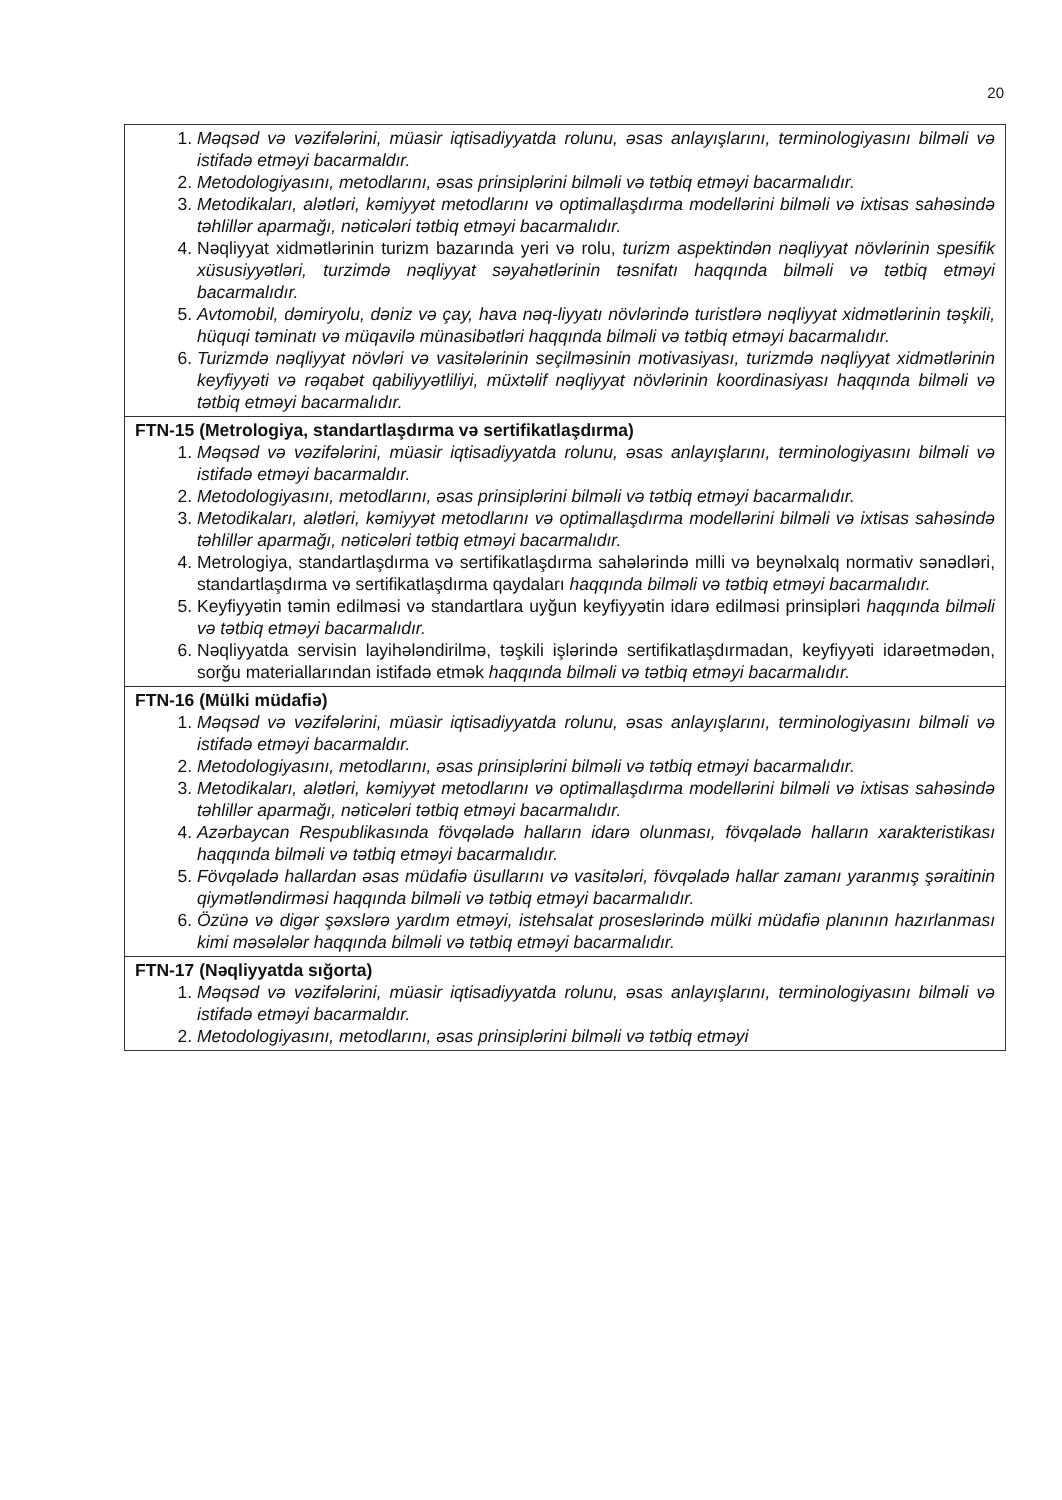20
| 1. Məqsəd və vəzifələrini, müasir iqtisadiyyatda rolunu, əsas anlayışlarını, terminologiyasını bilməli və istifadə etməyi bacarmaldır. 2. Metodologiyasını, metodlarını, əsas prinsiplərini bilməli və tətbiq etməyi bacarmalıdır. 3. Metodikaları, alətləri, kəmiyyət metodlarını və optimallaşdırma modellərini bilməli və ixtisas sahəsində təhlillər aparmağı, nəticələri tətbiq etməyi bacarmalıdır. 4. Nəqliyyat xidmətlərinin turizm bazarında yeri və rolu, turizm aspektindən nəqliyyat növlərinin spesifik xüsusiyyətləri, turzimdə nəqliyyat səyahətlərinin təsnifatı haqqında bilməli və tətbiq etməyi bacarmalıdır. 5. Avtomobil, dəmiryolu, dəniz və çay, hava nəq-liyyatı növlərində turistlərə nəqliyyat xidmətlərinin təşkili, hüquqi təminatı və müqavilə münasibətləri haqqında bilməli və tətbiq etməyi bacarmalıdır. 6. Turizmdə nəqliyyat növləri və vasitələrinin seçilməsinin motivasiyası, turizmdə nəqliyyat xidmətlərinin keyfiyyəti və rəqabət qabiliyyətliliyi, müxtəlif nəqliyyat növlərinin koordinasiyası haqqında bilməli və tətbiq etməyi bacarmalıdır. |
| FTN-15 (Metrologiya, standartlaşdırma və sertifikatlaşdırma) 1. Məqsəd və vəzifələrini, müasir iqtisadiyyatda rolunu, əsas anlayışlarını, terminologiyasını bilməli və istifadə etməyi bacarmaldır. 2. Metodologiyasını, metodlarını, əsas prinsiplərini bilməli və tətbiq etməyi bacarmalıdır. 3. Metodikaları, alətləri, kəmiyyət metodlarını və optimallaşdırma modellərini bilməli və ixtisas sahəsində təhlillər aparmağı, nəticələri tətbiq etməyi bacarmalıdır. 4. Metrologiya, standartlaşdırma və sertifikatlaşdırma sahələrində milli və beynəlxalq normativ sənədləri, standartlaşdırma və sertifikatlaşdırma qaydaları haqqında bilməli və tətbiq etməyi bacarmalıdır. 5. Keyfiyyətin təmin edilməsi və standartlara uyğun keyfiyyətin idarə edilməsi prinsipləri haqqında bilməli və tətbiq etməyi bacarmalıdır. 6. Nəqliyyatda servisin layihələndirilmə, təşkili işlərində sertifikatlaşdırmadan, keyfiyyəti idarəetmədən, sorğu materiallarından istifadə etmək haqqında bilməli və tətbiq etməyi bacarmalıdır. |
| FTN-16 (Mülki müdafiə) 1. Məqsəd və vəzifələrini, müasir iqtisadiyyatda rolunu, əsas anlayışlarını, terminologiyasını bilməli və istifadə etməyi bacarmaldır. 2. Metodologiyasını, metodlarını, əsas prinsiplərini bilməli və tətbiq etməyi bacarmalıdır. 3. Metodikaları, alətləri, kəmiyyət metodlarını və optimallaşdırma modellərini bilməli və ixtisas sahəsində təhlillər aparmağı, nəticələri tətbiq etməyi bacarmalıdır. 4. Azərbaycan Respublikasında fövqəladə halların idarə olunması, fövqəladə halların xarakteristikası haqqında bilməli və tətbiq etməyi bacarmalıdır. 5. Fövqəladə hallardan əsas müdafiə üsullarını və vasitələri, fövqəladə hallar zamanı yaranmış şəraitinin qiymətləndirməsi haqqında bilməli və tətbiq etməyi bacarmalıdır. 6. Özünə və digər şəxslərə yardım etməyi, istehsalat proseslərində mülki müdafiə planının hazırlanması kimi məsələlər haqqında bilməli və tətbiq etməyi bacarmalıdır. |
| FTN-17 (Nəqliyyatda sığorta) 1. Məqsəd və vəzifələrini, müasir iqtisadiyyatda rolunu, əsas anlayışlarını, terminologiyasını bilməli və istifadə etməyi bacarmaldır. 2. Metodologiyasını, metodlarını, əsas prinsiplərini bilməli və tətbiq etməyi |